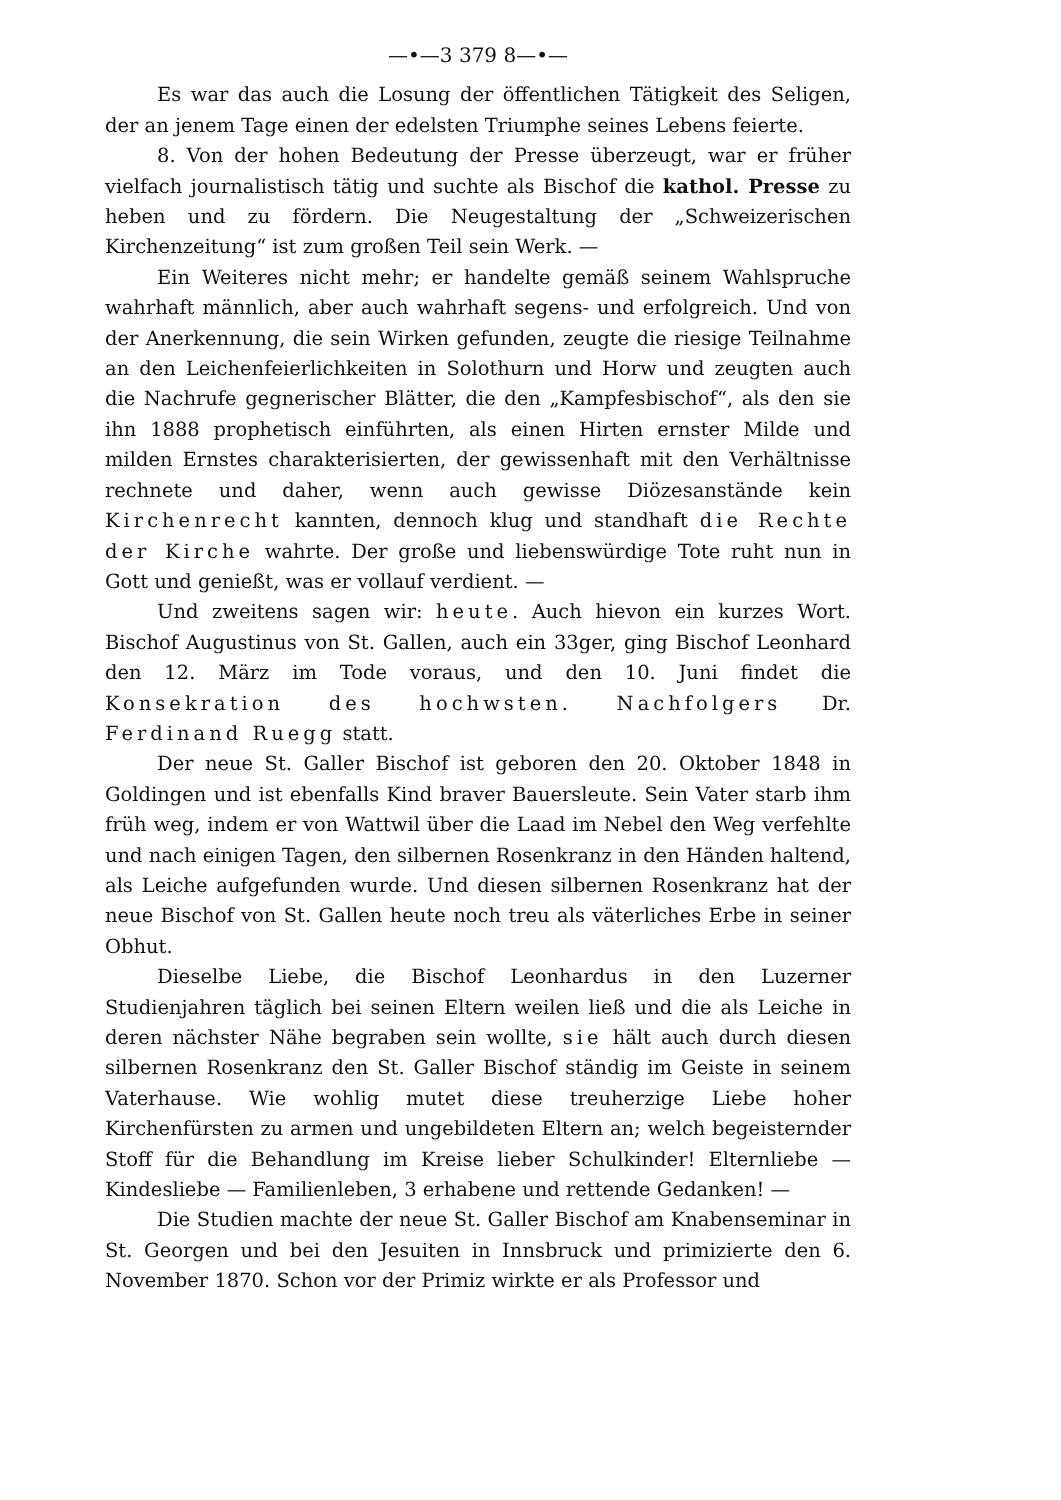—•—3 379 8—•—
Es war das auch die Losung der öffentlichen Tätigkeit des Seligen, der an jenem Tage einen der edelsten Triumphe seines Lebens feierte.
8. Von der hohen Bedeutung der Presse überzeugt, war er früher vielfach journalistisch tätig und suchte als Bischof die kathol. Presse zu heben und zu fördern. Die Neugestaltung der „Schweizerischen Kirchenzeitung“ ist zum großen Teil sein Werk. —
Ein Weiteres nicht mehr; er handelte gemäß seinem Wahlspruche wahrhaft männlich, aber auch wahrhaft segens- und erfolgreich. Und von der Anerkennung, die sein Wirken gefunden, zeugte die riesige Teilnahme an den Leichenfeierlichkeiten in Solothurn und Horw und zeugten auch die Nachrufe gegnerischer Blätter, die den „Kampfesbischof“, als den sie ihn 1888 prophetisch einführten, als einen Hirten ernster Milde und milden Ernstes charakterisierten, der gewissenhaft mit den Verhältnisse rechnete und daher, wenn auch gewisse Diözesanstände kein Kirchenrecht kannten, dennoch klug und standhaft die Rechte der Kirche wahrte. Der große und liebenswürdige Tote ruht nun in Gott und genießt, was er vollauf verdient. —
Und zweitens sagen wir: heute. Auch hievon ein kurzes Wort. Bischof Augustinus von St. Gallen, auch ein 33ger, ging Bischof Leonhard den 12. März im Tode voraus, und den 10. Juni findet die Konsekration des hochwsten. Nachfolgers Dr. Ferdinand Ruegg statt.
Der neue St. Galler Bischof ist geboren den 20. Oktober 1848 in Goldingen und ist ebenfalls Kind braver Bauersleute. Sein Vater starb ihm früh weg, indem er von Wattwil über die Laad im Nebel den Weg verfehlte und nach einigen Tagen, den silbernen Rosenkranz in den Händen haltend, als Leiche aufgefunden wurde. Und diesen silbernen Rosenkranz hat der neue Bischof von St. Gallen heute noch treu als väterliches Erbe in seiner Obhut.
Dieselbe Liebe, die Bischof Leonhardus in den Luzerner Studienjahren täglich bei seinen Eltern weilen ließ und die als Leiche in deren nächster Nähe begraben sein wollte, sie hält auch durch diesen silbernen Rosenkranz den St. Galler Bischof ständig im Geiste in seinem Vaterhause. Wie wohlig mutet diese treuherzige Liebe hoher Kirchenfürsten zu armen und ungebildeten Eltern an; welch begeisternder Stoff für die Behandlung im Kreise lieber Schulkinder! Elternliebe — Kindesliebe — Familienleben, 3 erhabene und rettende Gedanken! —
Die Studien machte der neue St. Galler Bischof am Knabenseminar in St. Georgen und bei den Jesuiten in Innsbruck und primizierte den 6. November 1870. Schon vor der Primiz wirkte er als Professor und